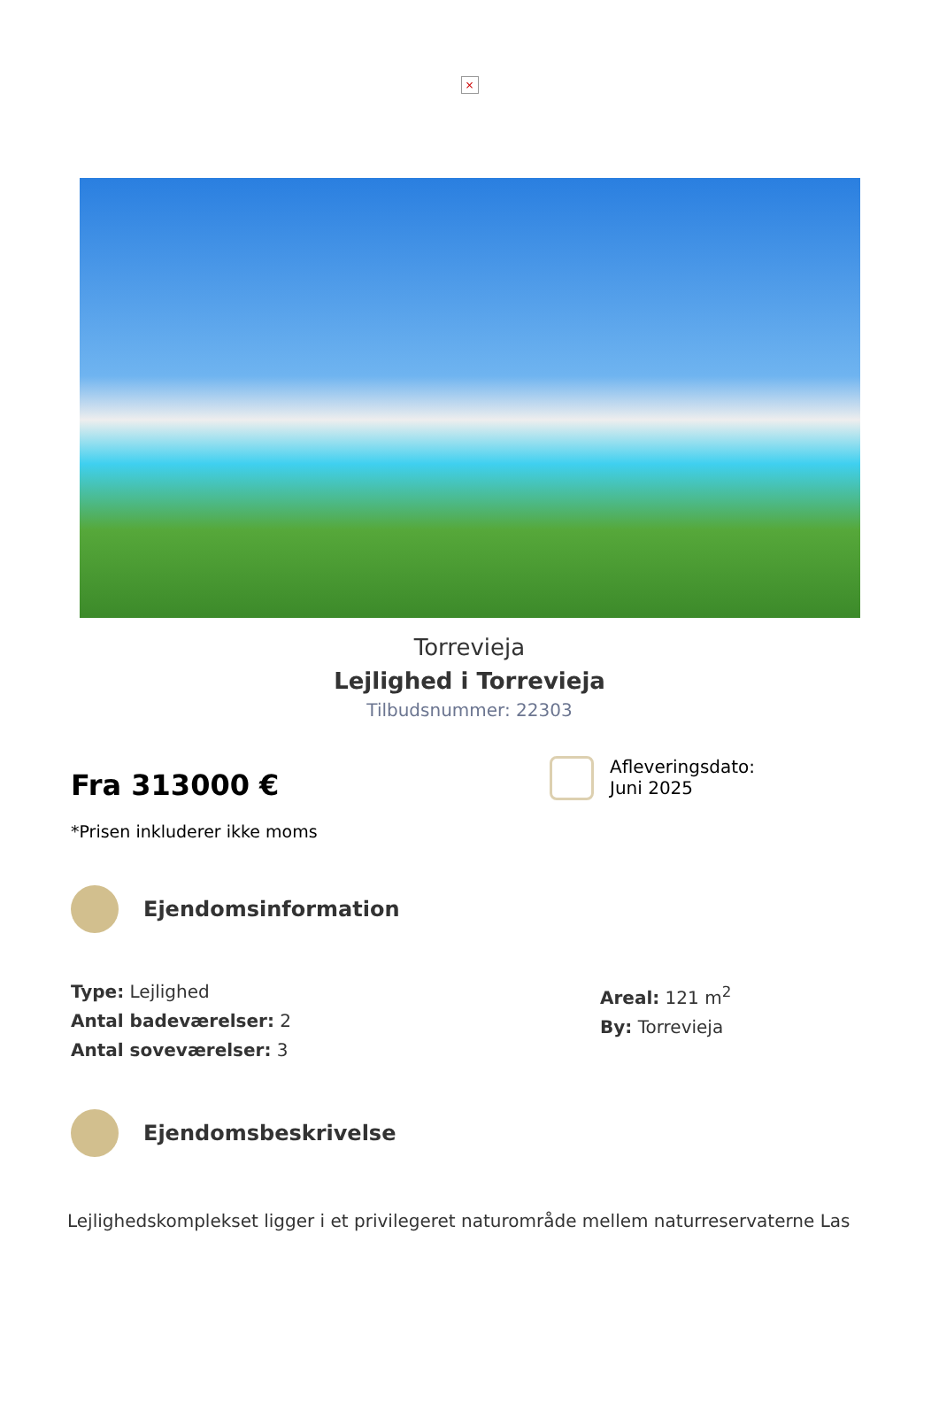×
Torrevieja
Lejlighed i Torrevieja
Tilbudsnummer: 22303
Fra 313000 €
*Prisen inkluderer ikke moms
Afleveringsdato:
Juni 2025
Ejendomsinformation
Type: Lejlighed
Antal badeværelser: 2
Antal soveværelser: 3
Areal: 121 m<sup>2</sup>
By: Torrevieja
Ejendomsbeskrivelse
Lejlighedskomplekset ligger i et privilegeret naturområde mellem naturreservaterne Las